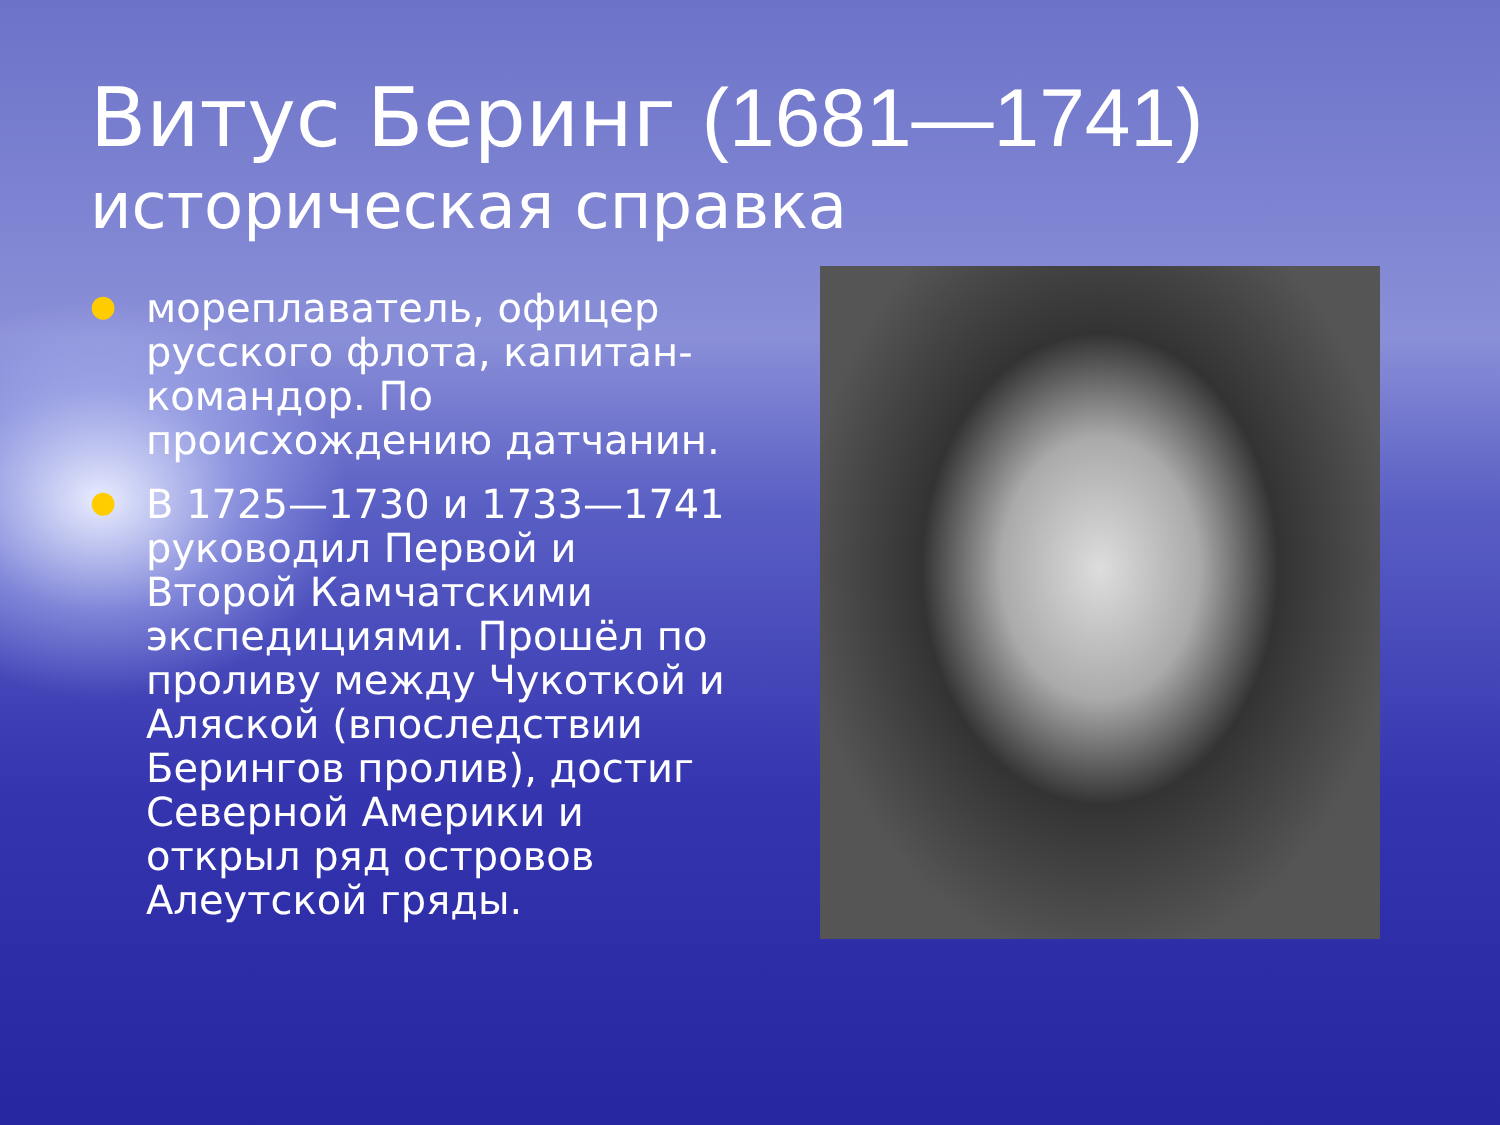Витус Беринг (1681—1741)
историческая справка
● мореплаватель, офицер русского флота, капитан-командор. По происхождению датчанин.
● В 1725—1730 и 1733—1741 руководил Первой и Второй Камчатскими экспедициями. Прошёл по проливу между Чукоткой и Аляской (впоследствии Берингов пролив), достиг Северной Америки и открыл ряд островов Алеутской гряды.